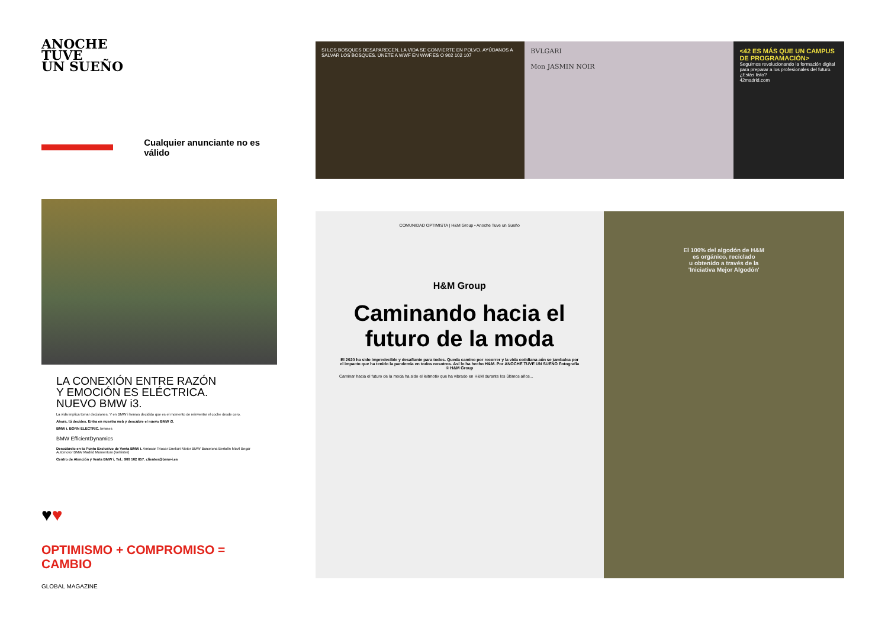ANOCHE
TUVE
UN SUEÑO
Cualquier anunciante no es válido
LA CONEXIÓN ENTRE RAZÓN
Y EMOCIÓN ES ELÉCTRICA.
NUEVO BMW i3.
La vida implica tomar decisiones. Y en BMW i hemos decidido que es el momento de reinventar el coche desde cero.
Ahora, tú decides. Entra en nuestra web y descubre el nuevo BMW i3.
BMW i. BORN ELECTRIC. bmw.es
BMW EfficientDynamics
Descúbrelo en tu Punto Exclusivo de Venta BMW i. Amiocar Triocar Enekuri Motor BMW Barcelona Bertolín Móvil Begar Automotor BMW Madrid Momentum (Vehinter)
Centro de Atención y Venta BMW i. Tel.: 900 102 657. clientes@bmw-i.es
♥♥
OPTIMISMO + COMPROMISO = CAMBIO
GLOBAL MAGAZINE
SI LOS BOSQUES DESAPARECEN, LA VIDA SE CONVIERTE EN POLVO. AYÚDANOS A SALVAR LOS BOSQUES. ÚNETE A WWF EN WWF.ES O 902 102 107
BVLGARI
Mon JASMIN NOIR
<42 ES MÁS QUE UN CAMPUS DE PROGRAMACIÓN>
Seguimos revolucionando la formación digital para preparar a los profesionales del futuro. ¿Estás listo?
42madrid.com
COMUNIDAD OPTIMISTA | H&M Group • Anoche Tuve un Sueño
H&M Group
Caminando hacia el futuro de la moda
El 2020 ha sido impredecible y desafiante para todos. Queda camino por recorrer y la vida cotidiana aún se tambalea por el impacto que ha tenido la pandemia en todos nosotros. Así lo ha hecho H&M. Por ANOCHE TUVE UN SUEÑO Fotografía © H&M Group
Caminar hacia el futuro de la moda ha sido el leitmotiv que ha vibrado en H&M durante los últimos años...
El 100% del algodón de H&M
es orgánico, reciclado
u obtenido a través de la
'Iniciativa Mejor Algodón'